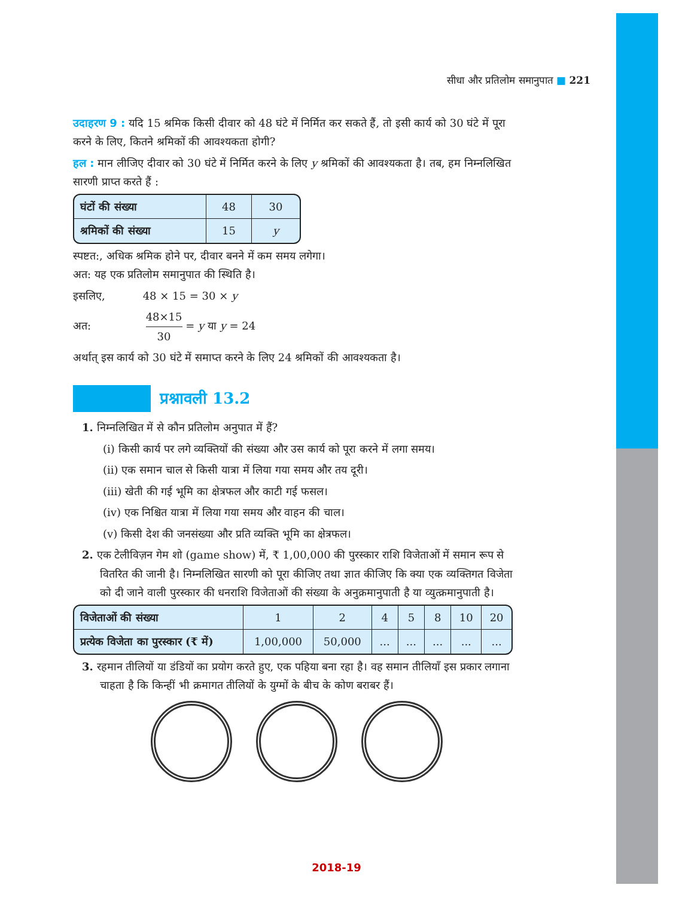सीधा और प्रतिलोम समानुपात ■ 221
उदाहरण 9 : यदि 15 श्रमिक किसी दीवार को 48 घंटे में निर्मित कर सकते हैं, तो इसी कार्य को 30 घंटे में पूरा करने के लिए, कितने श्रमिकों की आवश्यकता होगी?
हल : मान लीजिए दीवार को 30 घंटे में निर्मित करने के लिए y श्रमिकों की आवश्यकता है। तब, हम निम्नलिखित सारणी प्राप्त करते हैं :
| घंटों की संख्या | 48 | 30 |
| श्रमिकों की संख्या | 15 | y |
स्पष्टत:, अधिक श्रमिक होने पर, दीवार बनने में कम समय लगेगा।
अत: यह एक प्रतिलोम समानुपात की स्थिति है।
इसलिए, 48 × 15 = 30 × y
अत: 48×15 30 = y या y = 24
अर्थात् इस कार्य को 30 घंटे में समाप्त करने के लिए 24 श्रमिकों की आवश्यकता है।
प्रश्नावली 13.2
1. निम्नलिखित में से कौन प्रतिलोम अनुपात में हैं?
(i) किसी कार्य पर लगे व्यक्तियों की संख्या और उस कार्य को पूरा करने में लगा समय।
(ii) एक समान चाल से किसी यात्रा में लिया गया समय और तय दूरी।
(iii) खेती की गई भूमि का क्षेत्रफल और काटी गई फसल।
(iv) एक निश्चित यात्रा में लिया गया समय और वाहन की चाल।
(v) किसी देश की जनसंख्या और प्रति व्यक्ति भूमि का क्षेत्रफल।
2. एक टेलीविज़न गेम शो (game show) में, ₹ 1,00,000 की पुरस्कार राशि विजेताओं में समान रूप से वितरित की जानी है। निम्नलिखित सारणी को पूरा कीजिए तथा ज्ञात कीजिए कि क्या एक व्यक्तिगत विजेता को दी जाने वाली पुरस्कार की धनराशि विजेताओं की संख्या के अनुक्रमानुपाती है या व्युत्क्रमानुपाती है।
| विजेताओं की संख्या | 1 | 2 | 4 | 5 | 8 | 10 | 20 |
| प्रत्येक विजेता का पुरस्कार (₹ में) | 1,00,000 | 50,000 | ... | ... | ... | ... | ... |
3. रहमान तीलियों या डंडियों का प्रयोग करते हुए, एक पहिया बना रहा है। वह समान तीलियाँ इस प्रकार लगाना चाहता है कि किन्हीं भी क्रमागत तीलियों के युग्मों के बीच के कोण बराबर हैं।
2018-19